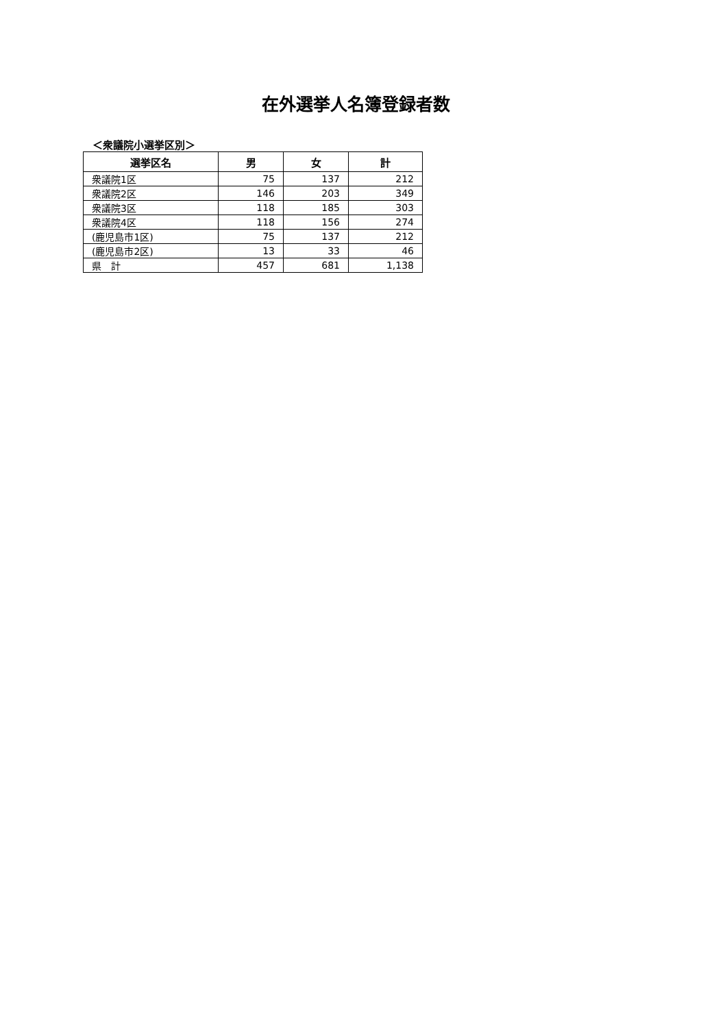在外選挙人名簿登録者数
＜衆議院小選挙区別＞
| 選挙区名 | 男 | 女 | 計 |
| --- | --- | --- | --- |
| 衆議院1区 | 75 | 137 | 212 |
| 衆議院2区 | 146 | 203 | 349 |
| 衆議院3区 | 118 | 185 | 303 |
| 衆議院4区 | 118 | 156 | 274 |
| (鹿児島市1区) | 75 | 137 | 212 |
| (鹿児島市2区) | 13 | 33 | 46 |
| 県 計 | 457 | 681 | 1,138 |